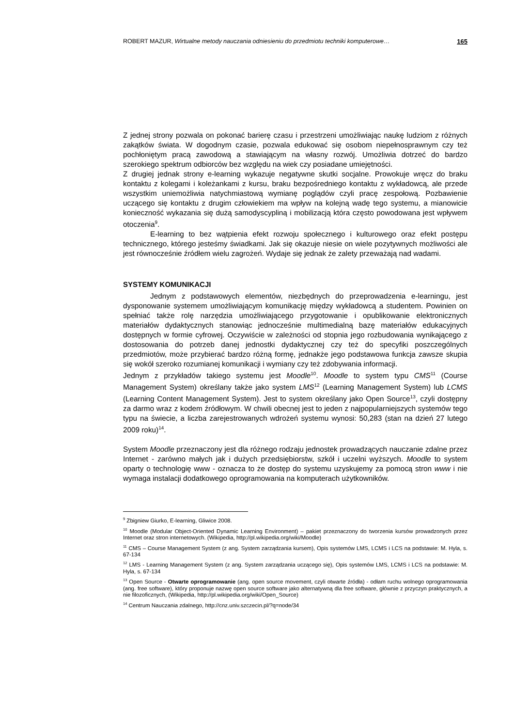ROBERT MAZUR, Wirtualne metody nauczania odniesieniu do przedmiotu techniki komputerowe… 165
Z jednej strony pozwala on pokonać barierę czasu i przestrzeni umożliwiając naukę ludziom z różnych zakątków świata. W dogodnym czasie, pozwala edukować się osobom niepełnosprawnym czy też pochłoniętym pracą zawodową a stawiającym na własny rozwój. Umożliwia dotrzeć do bardzo szerokiego spektrum odbiorców bez względu na wiek czy posiadane umiejętności.
Z drugiej jednak strony e-learning wykazuje negatywne skutki socjalne. Prowokuje wręcz do braku kontaktu z kolegami i koleżankami z kursu, braku bezpośredniego kontaktu z wykładowcą, ale przede wszystkim uniemożliwia natychmiastową wymianę poglądów czyli pracę zespołową. Pozbawienie uczącego się kontaktu z drugim człowiekiem ma wpływ na kolejną wadę tego systemu, a mianowicie konieczność wykazania się dużą samodyscypliną i mobilizacją która często powodowana jest wpływem otoczenia<sup>9</sup>.
E-learning to bez wątpienia efekt rozwoju społecznego i kulturowego oraz efekt postępu technicznego, którego jesteśmy świadkami. Jak się okazuje niesie on wiele pozytywnych możliwości ale jest równocześnie źródłem wielu zagrożeń. Wydaje się jednak że zalety przeważają nad wadami.
SYSTEMY KOMUNIKACJI
Jednym z podstawowych elementów, niezbędnych do przeprowadzenia e-learningu, jest dysponowanie systemem umożliwiającym komunikację między wykładowcą a studentem. Powinien on spełniać także rolę narzędzia umożliwiającego przygotowanie i opublikowanie elektronicznych materiałów dydaktycznych stanowiąc jednocześnie multimedialną bazę materiałów edukacyjnych dostępnych w formie cyfrowej. Oczywiście w zależności od stopnia jego rozbudowania wynikającego z dostosowania do potrzeb danej jednostki dydaktycznej czy też do specyfiki poszczególnych przedmiotów, może przybierać bardzo różną formę, jednakże jego podstawowa funkcja zawsze skupia się wokół szeroko rozumianej komunikacji i wymiany czy też zdobywania informacji.
Jednym z przykładów takiego systemu jest Moodle<sup>10</sup>. Moodle to system typu CMS<sup>11</sup> (Course Management System) określany także jako system LMS<sup>12</sup> (Learning Management System) lub LCMS (Learning Content Management System). Jest to system określany jako Open Source<sup>13</sup>, czyli dostępny za darmo wraz z kodem źródłowym. W chwili obecnej jest to jeden z najpopularniejszych systemów tego typu na świecie, a liczba zarejestrowanych wdrożeń systemu wynosi: 50,283 (stan na dzień 27 lutego 2009 roku)<sup>14</sup>.
System Moodle przeznaczony jest dla różnego rodzaju jednostek prowadzących nauczanie zdalne przez Internet - zarówno małych jak i dużych przedsiębiorstw, szkół i uczelni wyższych. Moodle to system oparty o technologię www - oznacza to że dostęp do systemu uzyskujemy za pomocą stron www i nie wymaga instalacji dodatkowego oprogramowania na komputerach użytkowników.
<sup>9</sup> Zbigniew Giurko, E-learning, Gliwice 2008.
<sup>10</sup> Moodle (Modular Object-Oriented Dynamic Learning Environment) – pakiet przeznaczony do tworzenia kursów prowadzonych przez Internet oraz stron internetowych. (Wikipedia, http://pl.wikipedia.org/wiki/Moodle)
<sup>11</sup> CMS – Course Management System (z ang. System zarządzania kursem), Opis systemów LMS, LCMS i LCS na podstawie: M. Hyla, s. 67-134
<sup>12</sup> LMS - Learning Management System (z ang. System zarządzania uczącego się), Opis systemów LMS, LCMS i LCS na podstawie: M. Hyla, s. 67-134
<sup>13</sup> Open Source - Otwarte oprogramowanie (ang. open source movement, czyli otwarte źródła) - odłam ruchu wolnego oprogramowania (ang. free software), który proponuje nazwę open source software jako alternatywną dla free software, głównie z przyczyn praktycznych, a nie filozoficznych, (Wikipedia, http://pl.wikipedia.org/wiki/Open_Source)
<sup>14</sup> Centrum Nauczania zdalnego, http://cnz.univ.szczecin.pl/?q=node/34